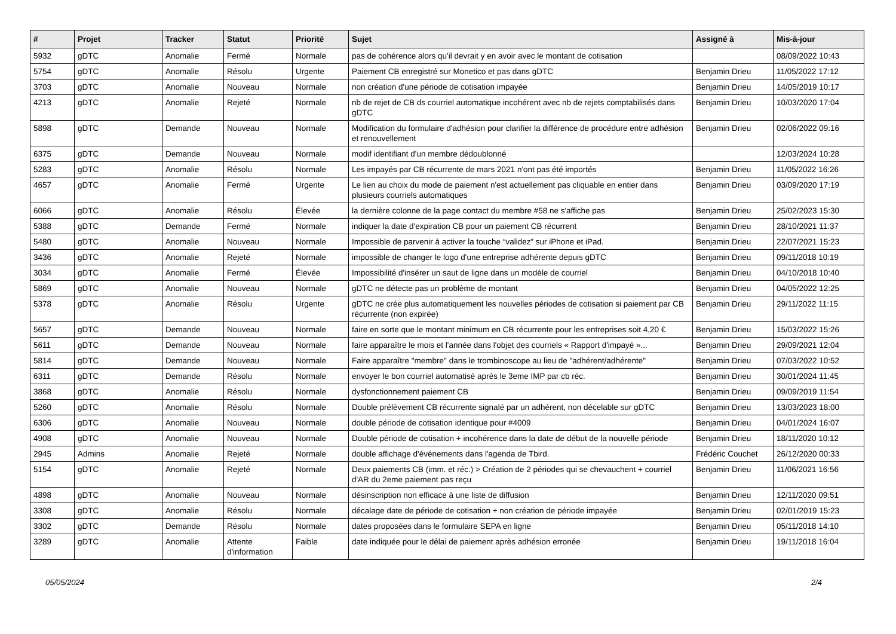| # | Projet | Tracker | Statut | Priorité | Sujet | Assigné à | Mis-à-jour |
| --- | --- | --- | --- | --- | --- | --- | --- |
| 5932 | gDTC | Anomalie | Fermé | Normale | pas de cohérence alors qu'il devrait y en avoir avec le montant de cotisation | | 08/09/2022 10:43 |
| 5754 | gDTC | Anomalie | Résolu | Urgente | Paiement CB enregistré sur Monetico et pas dans gDTC | Benjamin Drieu | 11/05/2022 17:12 |
| 3703 | gDTC | Anomalie | Nouveau | Normale | non création d'une période de cotisation impayée | Benjamin Drieu | 14/05/2019 10:17 |
| 4213 | gDTC | Anomalie | Rejeté | Normale | nb de rejet de CB ds courriel automatique incohérent avec nb de rejets comptabilisés dans gDTC | Benjamin Drieu | 10/03/2020 17:04 |
| 5898 | gDTC | Demande | Nouveau | Normale | Modification du formulaire d'adhésion pour clarifier la différence de procédure entre adhésion et renouvellement | Benjamin Drieu | 02/06/2022 09:16 |
| 6375 | gDTC | Demande | Nouveau | Normale | modif identifiant d'un membre dédoublonné | | 12/03/2024 10:28 |
| 5283 | gDTC | Anomalie | Résolu | Normale | Les impayés par CB récurrente de mars 2021 n'ont pas été importés | Benjamin Drieu | 11/05/2022 16:26 |
| 4657 | gDTC | Anomalie | Fermé | Urgente | Le lien au choix du mode de paiement n'est actuellement pas cliquable en entier dans plusieurs courriels automatiques | Benjamin Drieu | 03/09/2020 17:19 |
| 6066 | gDTC | Anomalie | Résolu | Élevée | la dernière colonne de la page contact du membre #58 ne s'affiche pas | Benjamin Drieu | 25/02/2023 15:30 |
| 5388 | gDTC | Demande | Fermé | Normale | indiquer la date d'expiration CB pour un paiement CB récurrent | Benjamin Drieu | 28/10/2021 11:37 |
| 5480 | gDTC | Anomalie | Nouveau | Normale | Impossible de parvenir à activer la touche “validez” sur iPhone et iPad. | Benjamin Drieu | 22/07/2021 15:23 |
| 3436 | gDTC | Anomalie | Rejeté | Normale | impossible de changer le logo d'une entreprise adhérente depuis gDTC | Benjamin Drieu | 09/11/2018 10:19 |
| 3034 | gDTC | Anomalie | Fermé | Élevée | Impossibilité d'insérer un saut de ligne dans un modèle de courriel | Benjamin Drieu | 04/10/2018 10:40 |
| 5869 | gDTC | Anomalie | Nouveau | Normale | gDTC ne détecte pas un problème de montant | Benjamin Drieu | 04/05/2022 12:25 |
| 5378 | gDTC | Anomalie | Résolu | Urgente | gDTC ne crée plus automatiquement les nouvelles périodes de cotisation si paiement par CB récurrente (non expirée) | Benjamin Drieu | 29/11/2022 11:15 |
| 5657 | gDTC | Demande | Nouveau | Normale | faire en sorte que le montant minimum en CB récurrente pour les entreprises soit 4,20 € | Benjamin Drieu | 15/03/2022 15:26 |
| 5611 | gDTC | Demande | Nouveau | Normale | faire apparaître le mois et l'année dans l'objet des courriels « Rapport d'impayé »... | Benjamin Drieu | 29/09/2021 12:04 |
| 5814 | gDTC | Demande | Nouveau | Normale | Faire apparaître "membre" dans le trombinoscope au lieu de "adhérent/adhérente" | Benjamin Drieu | 07/03/2022 10:52 |
| 6311 | gDTC | Demande | Résolu | Normale | envoyer le bon courriel automatisé après le 3eme IMP par cb réc. | Benjamin Drieu | 30/01/2024 11:45 |
| 3868 | gDTC | Anomalie | Résolu | Normale | dysfonctionnement paiement CB | Benjamin Drieu | 09/09/2019 11:54 |
| 5260 | gDTC | Anomalie | Résolu | Normale | Double prélèvement CB récurrente signalé par un adhérent, non décelable sur gDTC | Benjamin Drieu | 13/03/2023 18:00 |
| 6306 | gDTC | Anomalie | Nouveau | Normale | double période de cotisation identique pour #4009 | Benjamin Drieu | 04/01/2024 16:07 |
| 4908 | gDTC | Anomalie | Nouveau | Normale | Double période de cotisation + incohérence dans la date de début de la nouvelle période | Benjamin Drieu | 18/11/2020 10:12 |
| 2945 | Admins | Anomalie | Rejeté | Normale | double affichage d'événements dans l'agenda de Tbird. | Frédéric Couchet | 26/12/2020 00:33 |
| 5154 | gDTC | Anomalie | Rejeté | Normale | Deux paiements CB (imm. et réc.) > Création de 2 périodes qui se chevauchent + courriel d'AR du 2eme paiement pas reçu | Benjamin Drieu | 11/06/2021 16:56 |
| 4898 | gDTC | Anomalie | Nouveau | Normale | désinscription non efficace à une liste de diffusion | Benjamin Drieu | 12/11/2020 09:51 |
| 3308 | gDTC | Anomalie | Résolu | Normale | décalage date de période de cotisation + non création de période impayée | Benjamin Drieu | 02/01/2019 15:23 |
| 3302 | gDTC | Demande | Résolu | Normale | dates proposées dans le formulaire SEPA en ligne | Benjamin Drieu | 05/11/2018 14:10 |
| 3289 | gDTC | Anomalie | Attente d'information | Faible | date indiquée pour le délai de paiement après adhésion erronée | Benjamin Drieu | 19/11/2018 16:04 |
05/05/2024 2/4